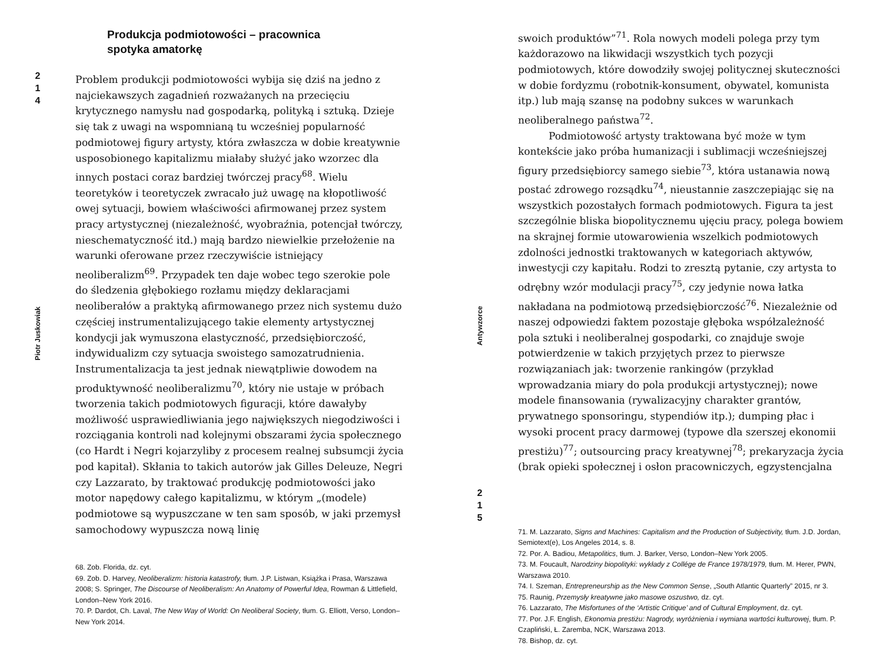2
1
4
Piotr Juskowiak
Produkcja podmiotowości – pracownica
spotyka amatorkę
Problem produkcji podmiotowości wybija się dziś na jedno z najciekawszych zagadnień rozważanych na przecięciu krytycznego namysłu nad gospodarką, polityką i sztuką. Dzieje się tak z uwagi na wspomnianą tu wcześniej popularność podmiotowej figury artysty, która zwłaszcza w dobie kreatywnie usposobionego kapitalizmu miałaby służyć jako wzorzec dla innych postaci coraz bardziej twórczej pracy<sup>68</sup>. Wielu teoretyków i teoretyczek zwracało już uwagę na kłopotliwość owej sytuacji, bowiem właściwości afirmowanej przez system pracy artystycznej (niezależność, wyobraźnia, potencjał twórczy, nieschematyczność itd.) mają bardzo niewielkie przełożenie na warunki oferowane przez rzeczywiście istniejący neoliberalizm<sup>69</sup>. Przypadek ten daje wobec tego szerokie pole do śledzenia głębokiego rozłamu między deklaracjami neoliberałów a praktyką afirmowanego przez nich systemu dużo częściej instrumentalizującego takie elementy artystycznej kondycji jak wymuszona elastyczność, przedsiębiorczość, indywidualizm czy sytuacja swoistego samozatrudnienia. Instrumentalizacja ta jest jednak niewątpliwie dowodem na produktywność neoliberalizmu<sup>70</sup>, który nie ustaje w próbach tworzenia takich podmiotowych figuracji, które dawałyby możliwość usprawiedliwiania jego największych niegodziwości i rozciągania kontroli nad kolejnymi obszarami życia społecznego (co Hardt i Negri kojarzyliby z procesem realnej subsumcji życia pod kapitał). Skłania to takich autorów jak Gilles Deleuze, Negri czy Lazzarato, by traktować produkcję podmiotowości jako motor napędowy całego kapitalizmu, w którym „(modele) podmiotowe są wypuszczane w ten sam sposób, w jaki przemysł samochodowy wypuszcza nową linię
68. Zob. Florida, dz. cyt.
69. Zob. D. Harvey, Neoliberalizm: historia katastrofy, tłum. J.P. Listwan, Książka i Prasa, Warszawa 2008; S. Springer, The Discourse of Neoliberalism: An Anatomy of Powerful Idea, Rowman & Littlefield, London–New York 2016.
70. P. Dardot, Ch. Laval, The New Way of World: On Neoliberal Society, tłum. G. Elliott, Verso, London–New York 2014.
Antywzorce
2
1
5
swoich produktów”<sup>71</sup>. Rola nowych modeli polega przy tym każdorazowo na likwidacji wszystkich tych pozycji podmiotowych, które dowodziły swojej politycznej skuteczności w dobie fordyzmu (robotnik-konsument, obywatel, komunista itp.) lub mają szansę na podobny sukces w warunkach neoliberalnego państwa<sup>72</sup>.
Podmiotowość artysty traktowana być może w tym kontekście jako próba humanizacji i sublimacji wcześniejszej figury przedsiębiorcy samego siebie<sup>73</sup>, która ustanawia nową postać zdrowego rozsądku<sup>74</sup>, nieustannie zaszczepiając się na wszystkich pozostałych formach podmiotowych. Figura ta jest szczególnie bliska biopolitycznemu ujęciu pracy, polega bowiem na skrajnej formie utowarowienia wszelkich podmiotowych zdolności jednostki traktowanych w kategoriach aktywów, inwestycji czy kapitału. Rodzi to zresztą pytanie, czy artysta to odrębny wzór modulacji pracy<sup>75</sup>, czy jedynie nowa łatka nakładana na podmiotową przedsiębiorczość<sup>76</sup>. Niezależnie od naszej odpowiedzi faktem pozostaje głęboka współzależność pola sztuki i neoliberalnej gospodarki, co znajduje swoje potwierdzenie w takich przyjętych przez to pierwsze rozwiązaniach jak: tworzenie rankingów (przykład wprowadzania miary do pola produkcji artystycznej); nowe modele finansowania (rywalizacyjny charakter grantów, prywatnego sponsoringu, stypendiów itp.); dumping płac i wysoki procent pracy darmowej (typowe dla szerszej ekonomii prestiżu)<sup>77</sup>; outsourcing pracy kreatywnej<sup>78</sup>; prekaryzacja życia (brak opieki społecznej i osłon pracowniczych, egzystencjalna
71. M. Lazzarato, Signs and Machines: Capitalism and the Production of Subjectivity, tłum. J.D. Jordan, Semiotext(e), Los Angeles 2014, s. 8.
72. Por. A. Badiou, Metapolitics, tłum. J. Barker, Verso, London–New York 2005.
73. M. Foucault, Narodziny biopolityki: wykłady z Collége de France 1978/1979, tłum. M. Herer, PWN, Warszawa 2010.
74. I. Szeman, Entrepreneurship as the New Common Sense, „South Atlantic Quarterly” 2015, nr 3.
75. Raunig, Przemysły kreatywne jako masowe oszustwo, dz. cyt.
76. Lazzarato, The Misfortunes of the ‘Artistic Critique’ and of Cultural Employment, dz. cyt.
77. Por. J.F. English, Ekonomia prestiżu: Nagrody, wyróżnienia i wymiana wartości kulturowej, tłum. P. Czapliński, Ł. Zaremba, NCK, Warszawa 2013.
78. Bishop, dz. cyt.